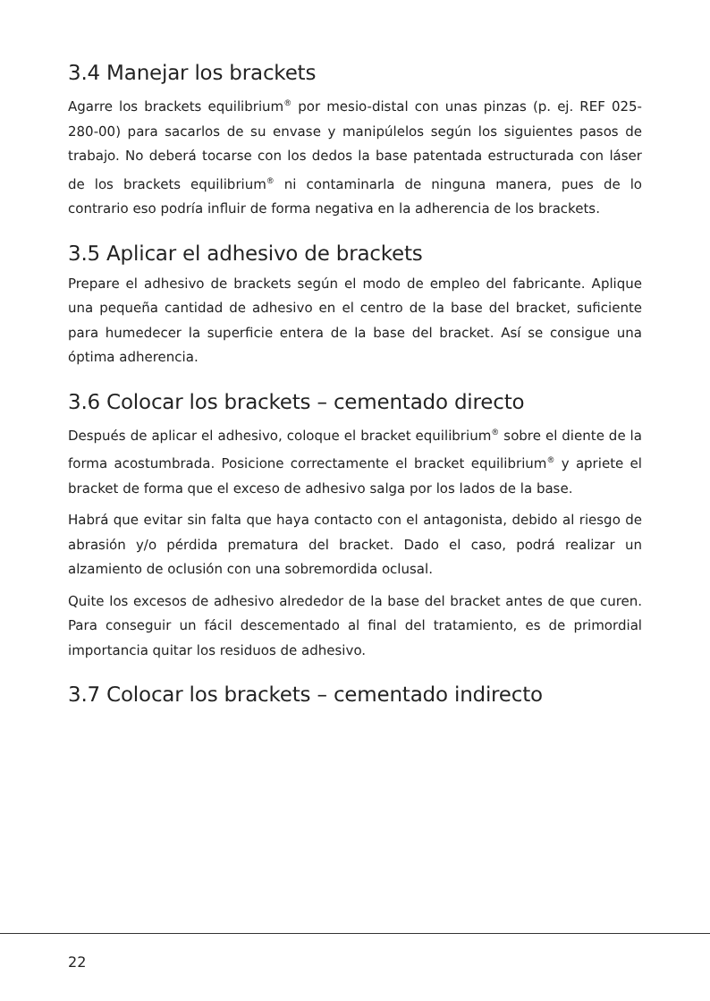3.4 Manejar los brackets
Agarre los brackets equilibrium<sup>®</sup> por mesio-distal con unas pinzas (p. ej. REF 025-280-00) para sacarlos de su envase y manipúlelos según los siguientes pasos de trabajo. No deberá tocarse con los dedos la base patentada estructurada con láser de los brackets equilibrium<sup>®</sup> ni contaminarla de ninguna manera, pues de lo contrario eso podría influir de forma negativa en la adherencia de los brackets.
3.5 Aplicar el adhesivo de brackets
Prepare el adhesivo de brackets según el modo de empleo del fabricante. Aplique una pequeña cantidad de adhesivo en el centro de la base del bracket, suficiente para humedecer la superficie entera de la base del bracket. Así se consigue una óptima adherencia.
3.6 Colocar los brackets – cementado directo
Después de aplicar el adhesivo, coloque el bracket equilibrium<sup>®</sup> sobre el diente de la forma acostumbrada. Posicione correctamente el bracket equilibrium<sup>®</sup> y apriete el bracket de forma que el exceso de adhesivo salga por los lados de la base.
Habrá que evitar sin falta que haya contacto con el antagonista, debido al riesgo de abrasión y/o pérdida prematura del bracket. Dado el caso, podrá realizar un alzamiento de oclusión con una sobremordida oclusal.
Quite los excesos de adhesivo alrededor de la base del bracket antes de que curen. Para conseguir un fácil descementado al final del tratamiento, es de primordial importancia quitar los residuos de adhesivo.
3.7 Colocar los brackets – cementado indirecto
22